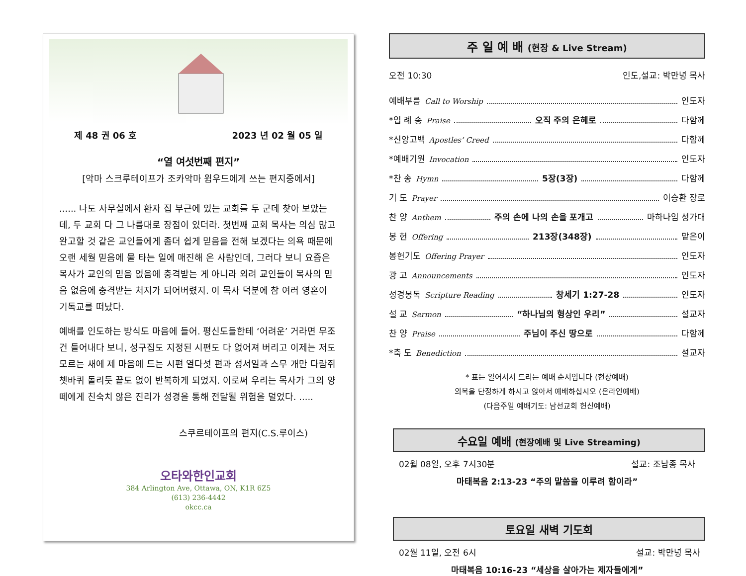제 48 권 06 호 2023 년 02 월 05 일
“열 여섯번째 편지”
[악마 스크루테이프가 조카악마 윔우드에게 쓰는 편지중에서]
...... 나도 사무실에서 환자 집 부근에 있는 교회를 두 군데 찾아 보았는데, 두 교회 다 그 나름대로 장점이 있더라. 첫번째 교회 목사는 의심 많고 완고할 것 같은 교인들에게 좀더 쉽게 믿음을 전해 보겠다는 의욕 때문에 오랜 세월 믿음에 물 타는 일에 매진해 온 사람인데, 그러다 보니 요즘은 목사가 교인의 믿음 없음에 충격받는 게 아니라 외려 교인들이 목사의 믿음 없음에 충격받는 처지가 되어버렸지. 이 목사 덕분에 참 여러 영혼이 기독교를 떠났다.
예배를 인도하는 방식도 마음에 들어. 평신도들한테 ‘어려운’ 거라면 무조건 들어내다 보니, 성구집도 지정된 시편도 다 없어져 버리고 이제는 저도 모르는 새에 제 마음에 드는 시편 열다섯 편과 성서일과 스무 개만 다람쥐 쳇바퀴 돌리듯 끝도 없이 반복하게 되었지. 이로써 우리는 목사가 그의 양떼에게 친숙치 않은 진리가 성경을 통해 전달될 위험을 덜었다. .....
스쿠르테이프의 편지(C.S.루이스)
오타와한인교회
384 Arlington Ave, Ottawa, ON, K1R 6Z5
(613) 236-4442
okcc.ca
주 일 예 배 (현장 & Live Stream)
오전 10:30 인도,설교: 박만녕 목사
예배부름 Call to Worship 인도자
*입 례 송 Praise 오직 주의 은혜로 다함께
*신앙고백 Apostles’ Creed 다함께
*예배기원 Invocation 인도자
*찬 송 Hymn 5장(3장) 다함께
기 도 Prayer 이승환 장로
찬 양 Anthem 주의 손에 나의 손을 포개고 마하나임 성가대
봉 헌 Offering 213장(348장) 맡은이
봉헌기도 Offering Prayer 인도자
광 고 Announcements 인도자
성경봉독 Scripture Reading 창세기 1:27-28 인도자
설 교 Sermon “하나님의 형상인 우리” 설교자
찬 양 Praise 주님이 주신 땅으로 다함께
*축 도 Benediction 설교자
* 표는 일어서서 드리는 예배 순서입니다 (현장예배)
의복을 단정하게 하시고 앉아서 예배하십시오 (온라인예배)
(다음주일 예배기도: 남선교회 헌신예배)
수요일 예배 (현장예배 및 Live Streaming)
02월 08일, 오후 7시30분 설교: 조남종 목사
마태복음 2:13-23 “주의 말씀을 이루려 함이라”
토요일 새벽 기도회
02월 11일, 오전 6시 설교: 박만녕 목사
마태복음 10:16-23 “세상을 살아가는 제자들에게”